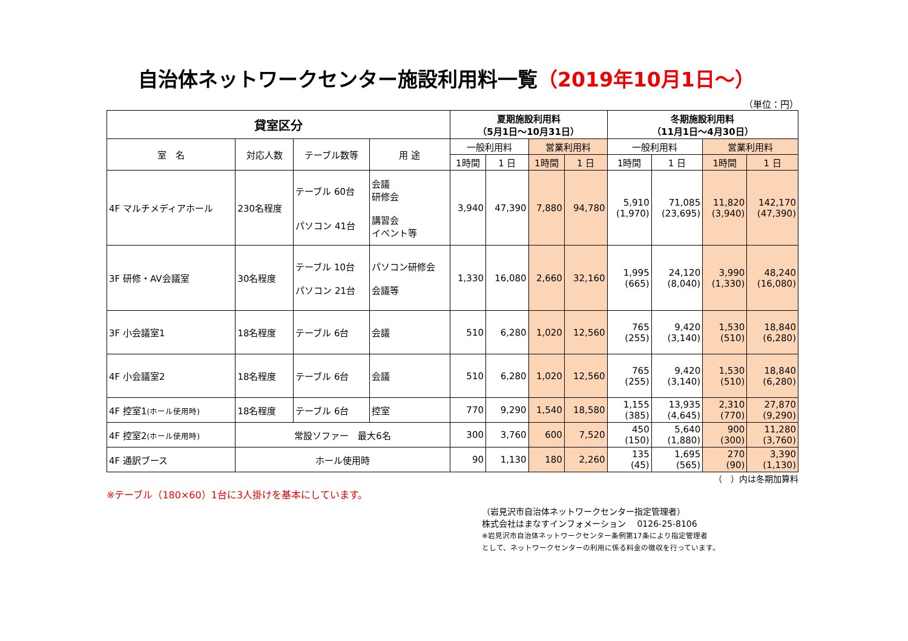自治体ネットワークセンター施設利用料一覧（2019年10月1日～）
（単位：円）
| 貸室区分 | | | | 夏期施設利用料 （5月1日～10月31日） | | | | 冬期施設利用料 （11月1日～4月30日） | | | |
| --- | --- | --- | --- | --- | --- | --- | --- | --- | --- | --- | --- |
| 室 名 | 対応人数 | テーブル数等 | 用 途 | 一般利用料 | | 営業利用料 | | 一般利用料 | | 営業利用料 | |
| | | | | 1時間 | 1 日 | 1時間 | 1 日 | 1時間 | 1 日 | 1時間 | 1 日 |
| 4F マルチメディアホール | 230名程度 | テーブル 60台 パソコン 41台 | 会議 研修会 講習会 イベント等 | 3,940 | 47,390 | 7,880 | 94,780 | 5,910 (1,970) | 71,085 (23,695) | 11,820 (3,940) | 142,170 (47,390) |
| 3F 研修・AV会議室 | 30名程度 | テーブル 10台 パソコン 21台 | パソコン研修会 会議等 | 1,330 | 16,080 | 2,660 | 32,160 | 1,995 (665) | 24,120 (8,040) | 3,990 (1,330) | 48,240 (16,080) |
| 3F 小会議室1 | 18名程度 | テーブル 6台 | 会議 | 510 | 6,280 | 1,020 | 12,560 | 765 (255) | 9,420 (3,140) | 1,530 (510) | 18,840 (6,280) |
| 4F 小会議室2 | 18名程度 | テーブル 6台 | 会議 | 510 | 6,280 | 1,020 | 12,560 | 765 (255) | 9,420 (3,140) | 1,530 (510) | 18,840 (6,280) |
| 4F 控室1 (ホール使用時) | 18名程度 | テーブル 6台 | 控室 | 770 | 9,290 | 1,540 | 18,580 | 1,155 (385) | 13,935 (4,645) | 2,310 (770) | 27,870 (9,290) |
| 4F 控室2 (ホール使用時) | 常設ソファー 最大6名 | | | 300 | 3,760 | 600 | 7,520 | 450 (150) | 5,640 (1,880) | 900 (300) | 11,280 (3,760) |
| 4F 通訳ブース | ホール使用時 | | | 90 | 1,130 | 180 | 2,260 | 135 (45) | 1,695 (565) | 270 (90) | 3,390 (1,130) |
（　）内は冬期加算料
※テーブル（180×60）1台に3人掛けを基本にしています。
（岩見沢市自治体ネットワークセンター指定管理者）
株式会社はまなすインフォメーション　 0126-25-8106
※岩見沢市自治体ネットワークセンター条例第17条により指定管理者
として、ネットワークセンターの利用に係る料金の徴収を行っています。